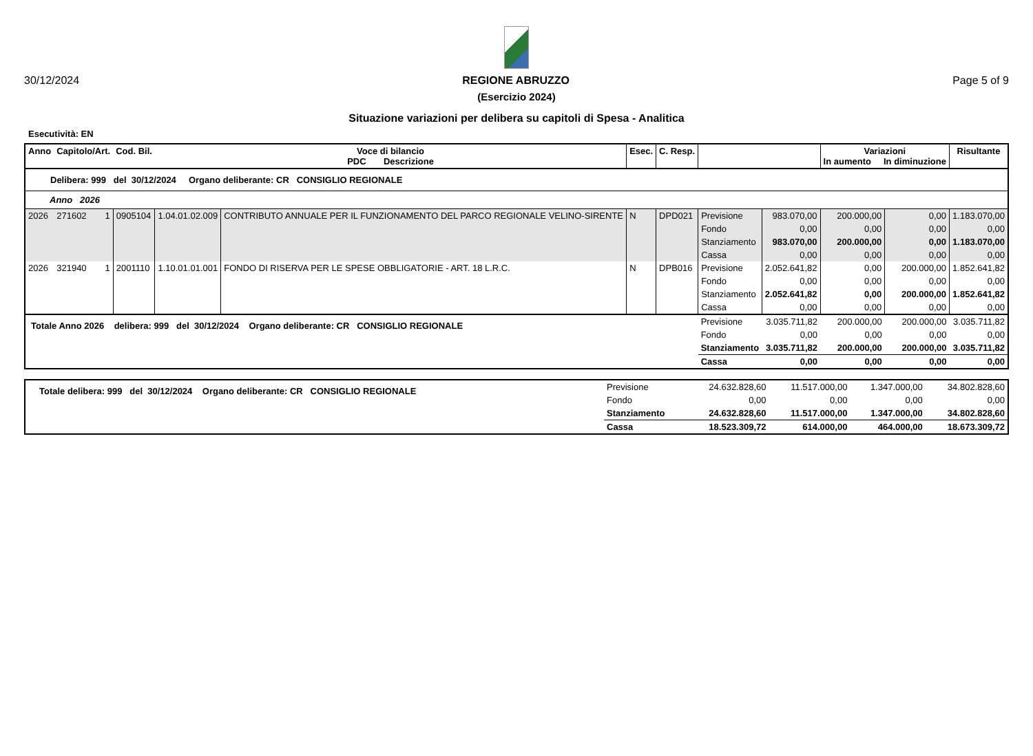30/12/2024 REGIONE ABRUZZO Page 5 of 9
(Esercizio 2024)
Situazione variazioni per delibera su capitoli di Spesa - Analitica
Esecutività: EN
| Anno | Capitolo/Art. | | Cod. Bil. | Voce di bilancio PDC Descrizione | | Esec. | C. Resp. | | | Variazioni In aumento In diminuzione | | Risultante |
| --- | --- | --- | --- | --- | --- | --- | --- | --- | --- | --- | --- | --- |
| Delibera: 999 del 30/12/2024 Organo deliberante: CR CONSIGLIO REGIONALE | | | | | | | | | | | | |
| Anno 2026 | | | | | | | | | | | | |
| 2026 | 271602 | 1 | 0905104 | 1.04.01.02.009 | CONTRIBUTO ANNUALE PER IL FUNZIONAMENTO DEL PARCO REGIONALE VELINO-SIRENTE | N | DPD021 | Previsione | 983.070,00 | 200.000,00 | 0,00 | 1.183.070,00 |
| | | | | | | | | Fondo | 0,00 | 0,00 | 0,00 | 0,00 |
| | | | | | | | | Stanziamento | 983.070,00 | 200.000,00 | 0,00 | 1.183.070,00 |
| | | | | | | | | Cassa | 0,00 | 0,00 | 0,00 | 0,00 |
| 2026 | 321940 | 1 | 2001110 | 1.10.01.01.001 | FONDO DI RISERVA PER LE SPESE OBBLIGATORIE - ART. 18 L.R.C. | N | DPB016 | Previsione | 2.052.641,82 | 0,00 | 200.000,00 | 1.852.641,82 |
| | | | | | | | | Fondo | 0,00 | 0,00 | 0,00 | 0,00 |
| | | | | | | | | Stanziamento | 2.052.641,82 | 0,00 | 200.000,00 | 1.852.641,82 |
| | | | | | | | | Cassa | 0,00 | 0,00 | 0,00 | 0,00 |
| Totale Anno 2026 delibera: 999 del 30/12/2024 Organo deliberante: CR CONSIGLIO REGIONALE | | | | | | | | Previsione | 3.035.711,82 | 200.000,00 | 200.000,00 | 3.035.711,82 |
| | | | | | | | | Fondo | 0,00 | 0,00 | 0,00 | 0,00 |
| | | | | | | | | Stanziamento | 3.035.711,82 | 200.000,00 | 200.000,00 | 3.035.711,82 |
| | | | | | | | | Cassa | 0,00 | 0,00 | 0,00 | 0,00 |
| Totale delibera: 999 del 30/12/2024 Organo deliberante: CR CONSIGLIO REGIONALE | Previsione | 24.632.828,60 | 11.517.000,00 | 1.347.000,00 | 34.802.828,60 |
| | Fondo | 0,00 | 0,00 | 0,00 | 0,00 |
| | Stanziamento | 24.632.828,60 | 11.517.000,00 | 1.347.000,00 | 34.802.828,60 |
| | Cassa | 18.523.309,72 | 614.000,00 | 464.000,00 | 18.673.309,72 |